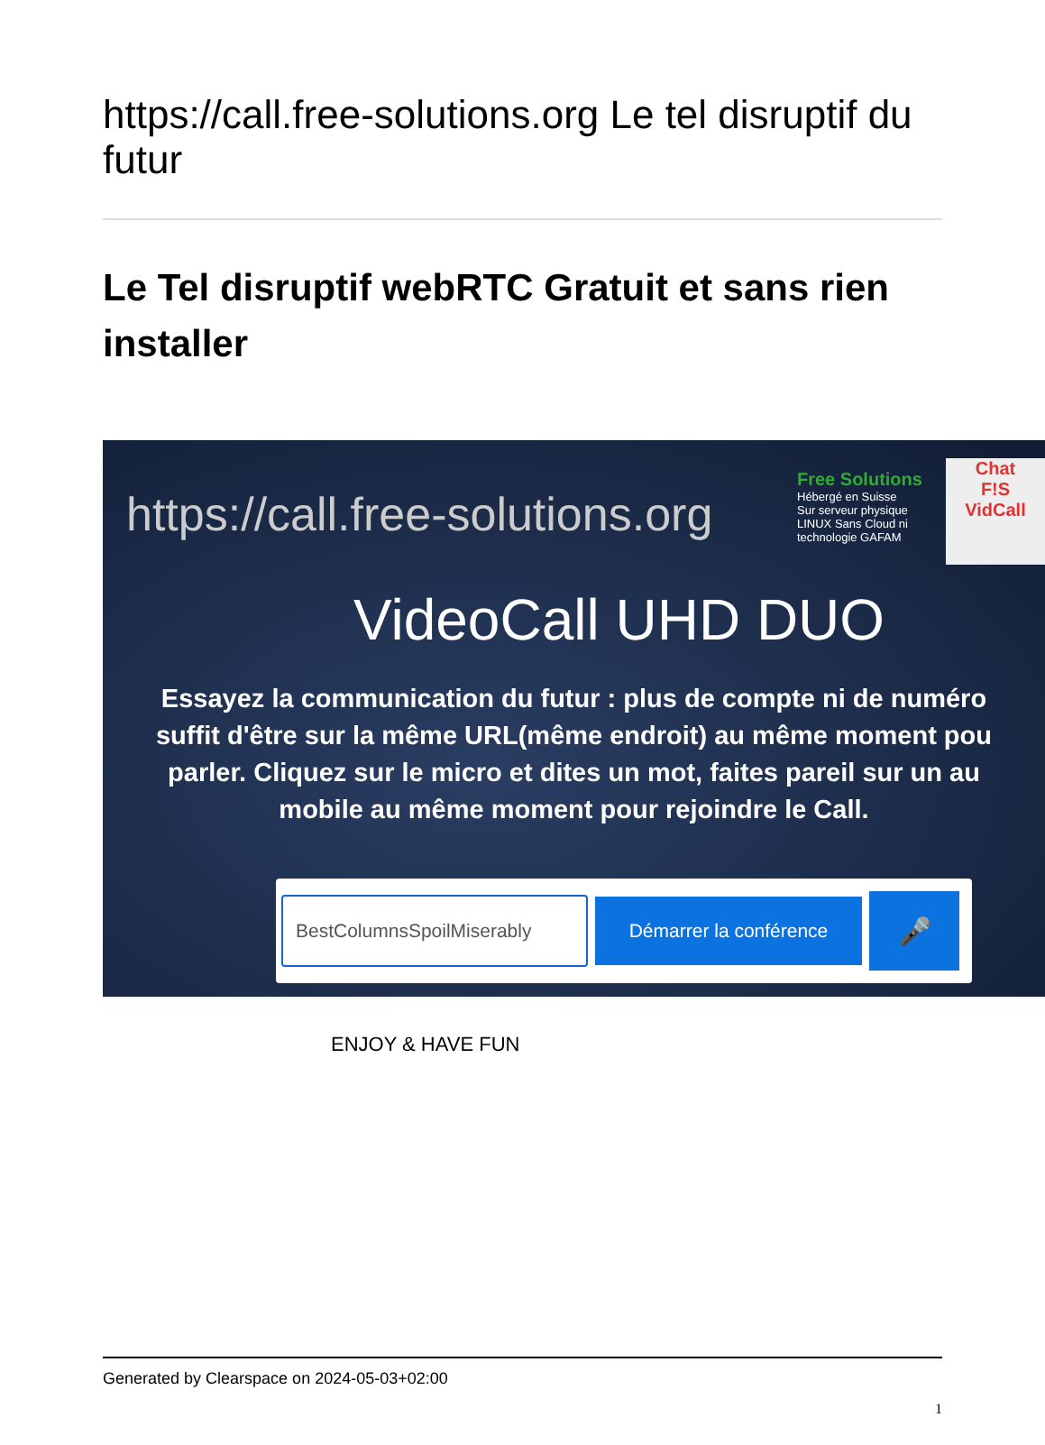https://call.free-solutions.org Le tel disruptif du futur
Le Tel disruptif webRTC Gratuit et sans rien installer
https://call.free-solutions.org
Free Solutions
Hébergé en Suisse
Sur serveur physique
LINUX Sans Cloud ni
technologie GAFAM
Chat
F!S
VidCall
VideoCall UHD DUO
Essayez la communication du futur : plus de compte ni de numéro
suffit d'être sur la même URL(même endroit) au même moment pou
parler. Cliquez sur le micro et dites un mot, faites pareil sur un au
mobile au même moment pour rejoindre le Call.
BestColumnsSpoilMiserably
Démarrer la conférence
🎤
ENJOY & HAVE FUN
Generated by Clearspace on 2024-05-03+02:00
1